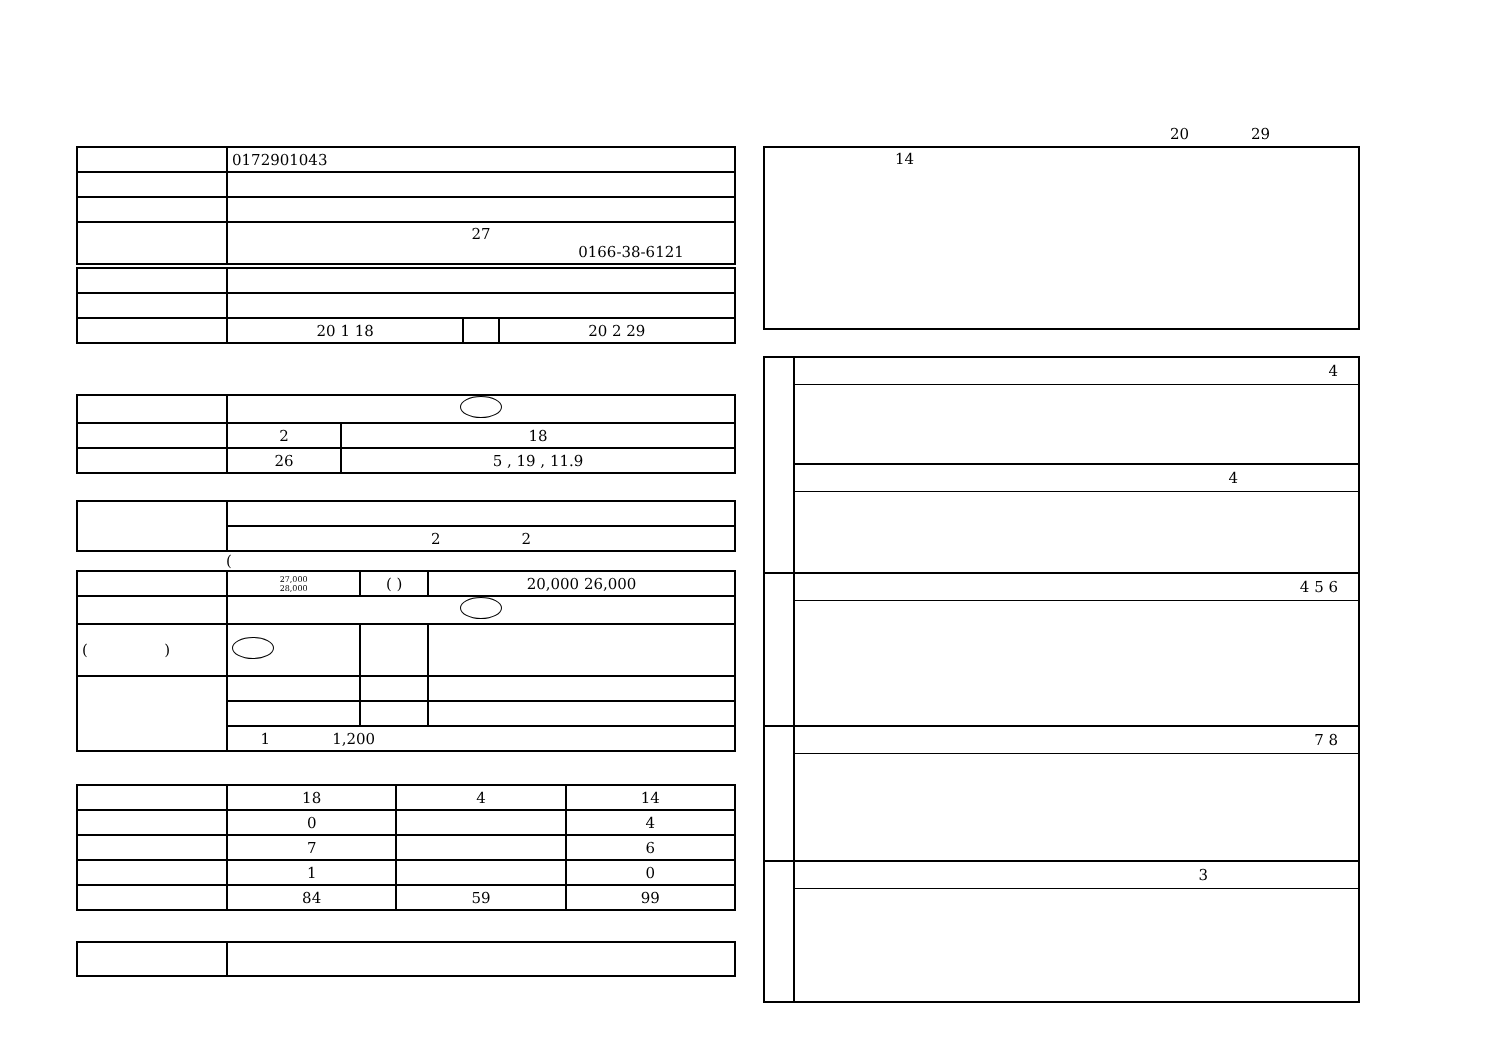20 29
| | 0172901043 |
| | 27 0166-38-6121 |
| | 20 1 18 | | 20 2 29 |
| | 2 | 18 |
| | 26 | 5 , 19 , 11.9 |
| | 2 2 |
(
| | 27,000 28,000 | ( ) | 20,000 26,000 |
| ( ) | | | |
| | 1 1,200 | | |
| | 18 | 4 | 14 |
| | 0 | | 4 |
| | 7 | | 6 |
| | 1 | | 0 |
| | 84 | 59 | 99 |
14
4
4
4 5 6
7 8
3